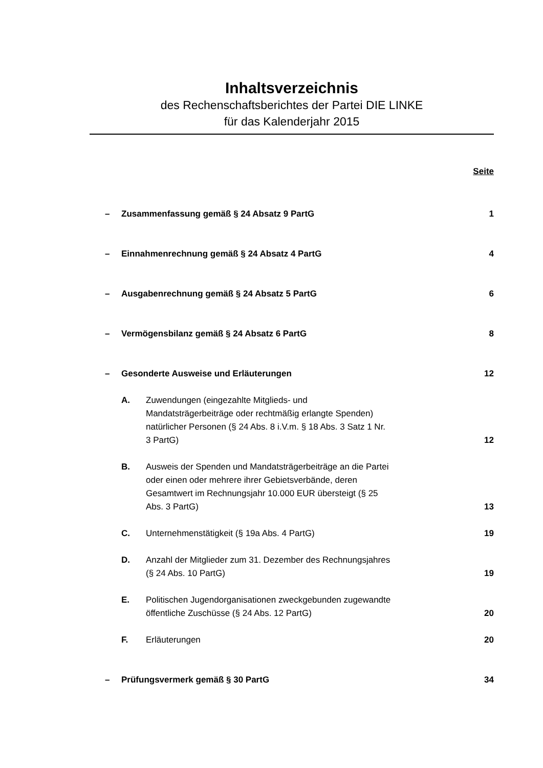Inhaltsverzeichnis
des Rechenschaftsberichtes der Partei DIE LINKE
für das Kalenderjahr 2015
Seite
– Zusammenfassung gemäß § 24 Absatz 9 PartG 1
– Einnahmenrechnung gemäß § 24 Absatz 4 PartG 4
– Ausgabenrechnung gemäß § 24 Absatz 5 PartG 6
– Vermögensbilanz gemäß § 24 Absatz 6 PartG 8
– Gesonderte Ausweise und Erläuterungen 12
A. Zuwendungen (eingezahlte Mitglieds- und Mandatsträgerbeiträge oder rechtmäßig erlangte Spenden) natürlicher Personen (§ 24 Abs. 8 i.V.m. § 18 Abs. 3 Satz 1 Nr. 3 PartG) 12
B. Ausweis der Spenden und Mandatsträgerbeiträge an die Partei oder einen oder mehrere ihrer Gebietsverbände, deren Gesamtwert im Rechnungsjahr 10.000 EUR übersteigt (§ 25 Abs. 3 PartG) 13
C. Unternehmenstätigkeit (§ 19a Abs. 4 PartG) 19
D. Anzahl der Mitglieder zum 31. Dezember des Rechnungsjahres (§ 24 Abs. 10 PartG) 19
E. Politischen Jugendorganisationen zweckgebunden zugewandte öffentliche Zuschüsse (§ 24 Abs. 12 PartG) 20
F. Erläuterungen 20
– Prüfungsvermerk gemäß § 30 PartG 34